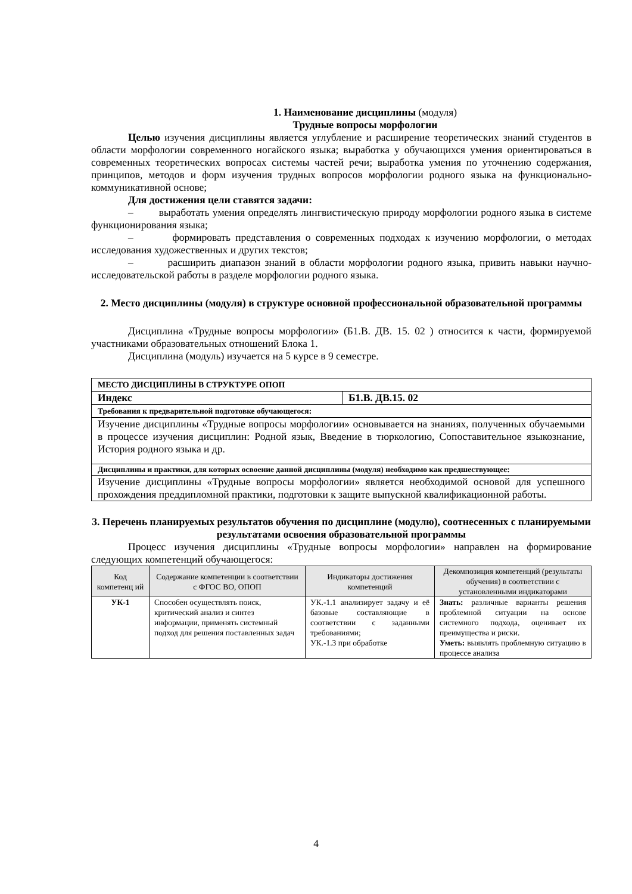1. Наименование дисциплины (модуля)
Трудные вопросы морфологии
Целью изучения дисциплины является углубление и расширение теоретических знаний студентов в области морфологии современного ногайского языка; выработка у обучающихся умения ориентироваться в современных теоретических вопросах системы частей речи; выработка умения по уточнению содержания, принципов, методов и форм изучения трудных вопросов морфологии родного языка на функционально-коммуникативной основе;
Для достижения цели ставятся задачи:
– выработать умения определять лингвистическую природу морфологии родного языка в системе функционирования языка;
– формировать представления о современных подходах к изучению морфологии, о методах исследования художественных и других текстов;
– расширить диапазон знаний в области морфологии родного языка, привить навыки научно-исследовательской работы в разделе морфологии родного языка.
2. Место дисциплины (модуля) в структуре основной профессиональной образовательной программы
Дисциплина «Трудные вопросы морфологии» (Б1.В. ДВ. 15. 02 ) относится к части, формируемой участниками образовательных отношений Блока 1.
Дисциплина (модуль) изучается на 5 курсе в 9 семестре.
| МЕСТО ДИСЦИПЛИНЫ В СТРУКТУРЕ ОПОП | |
| Индекс | Б1.В. ДВ.15. 02 |
| Требования к предварительной подготовке обучающегося: | |
| Изучение дисциплины «Трудные вопросы морфологии» основывается на знаниях, полученных обучаемыми в процессе изучения дисциплин: Родной язык, Введение в тюркологию, Сопоставительное языкознание, История родного языка и др. | |
| Дисциплины и практики, для которых освоение данной дисциплины (модуля) необходимо как предшествующее: | |
| Изучение дисциплины «Трудные вопросы морфологии» является необходимой основой для успешного прохождения преддипломной практики, подготовки к защите выпускной квалификационной работы. | |
3. Перечень планируемых результатов обучения по дисциплине (модулю), соотнесенных с планируемыми результатами освоения образовательной программы
Процесс изучения дисциплины «Трудные вопросы морфологии» направлен на формирование следующих компетенций обучающегося:
| Код компетенц ий | Содержание компетенции в соответствии с ФГОС ВО, ОПОП | Индикаторы достижения компетенций | Декомпозиция компетенций (результаты обучения) в соответствии с установленными индикаторами |
| --- | --- | --- | --- |
| УК-1 | Способен осуществлять поиск, критический анализ и синтез информации, применять системный подход для решения поставленных задач | УК.-1.1 анализирует задачу и её базовые составляющие в соответствии с заданными требованиями; УК.-1.3 при обработке | Знать: различные варианты решения проблемной ситуации на основе системного подхода, оценивает их преимущества и риски. Уметь: выявлять проблемную ситуацию в процессе анализа |
4